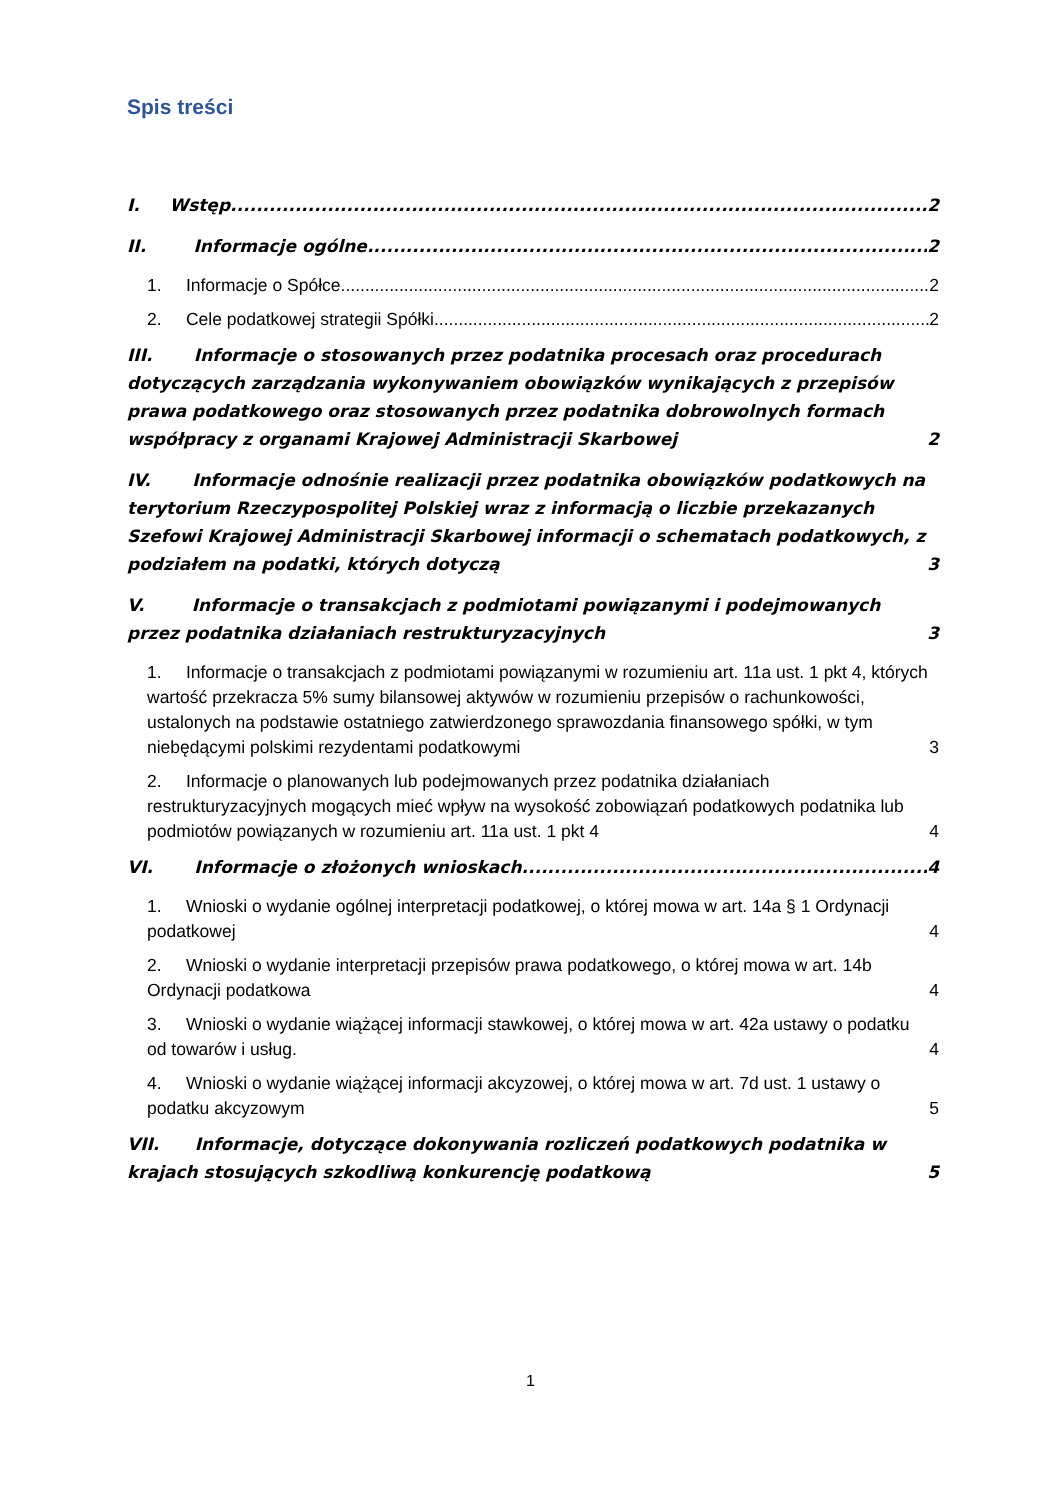Spis treści
I. Wstęp 2
II. Informacje ogólne 2
1. Informacje o Spółce 2
2. Cele podatkowej strategii Spółki 2
III. Informacje o stosowanych przez podatnika procesach oraz procedurach dotyczących zarządzania wykonywaniem obowiązków wynikających z przepisów prawa podatkowego oraz stosowanych przez podatnika dobrowolnych formach współpracy z organami Krajowej Administracji Skarbowej 2
IV. Informacje odnośnie realizacji przez podatnika obowiązków podatkowych na terytorium Rzeczypospolitej Polskiej wraz z informacją o liczbie przekazanych Szefowi Krajowej Administracji Skarbowej informacji o schematach podatkowych, z podziałem na podatki, których dotyczą 3
V. Informacje o transakcjach z podmiotami powiązanymi i podejmowanych przez podatnika działaniach restrukturyzacyjnych 3
1. Informacje o transakcjach z podmiotami powiązanymi w rozumieniu art. 11a ust. 1 pkt 4, których wartość przekracza 5% sumy bilansowej aktywów w rozumieniu przepisów o rachunkowości, ustalonych na podstawie ostatniego zatwierdzonego sprawozdania finansowego spółki, w tym niebędącymi polskimi rezydentami podatkowymi 3
2. Informacje o planowanych lub podejmowanych przez podatnika działaniach restrukturyzacyjnych mogących mieć wpływ na wysokość zobowiązań podatkowych podatnika lub podmiotów powiązanych w rozumieniu art. 11a ust. 1 pkt 4 4
VI. Informacje o złożonych wnioskach 4
1. Wnioski o wydanie ogólnej interpretacji podatkowej, o której mowa w art. 14a § 1 Ordynacji podatkowej 4
2. Wnioski o wydanie interpretacji przepisów prawa podatkowego, o której mowa w art. 14b Ordynacji podatkowa 4
3. Wnioski o wydanie wiążącej informacji stawkowej, o której mowa w art. 42a ustawy o podatku od towarów i usług. 4
4. Wnioski o wydanie wiążącej informacji akcyzowej, o której mowa w art. 7d ust. 1 ustawy o podatku akcyzowym 5
VII. Informacje, dotyczące dokonywania rozliczeń podatkowych podatnika w krajach stosujących szkodliwą konkurencję podatkową 5
1